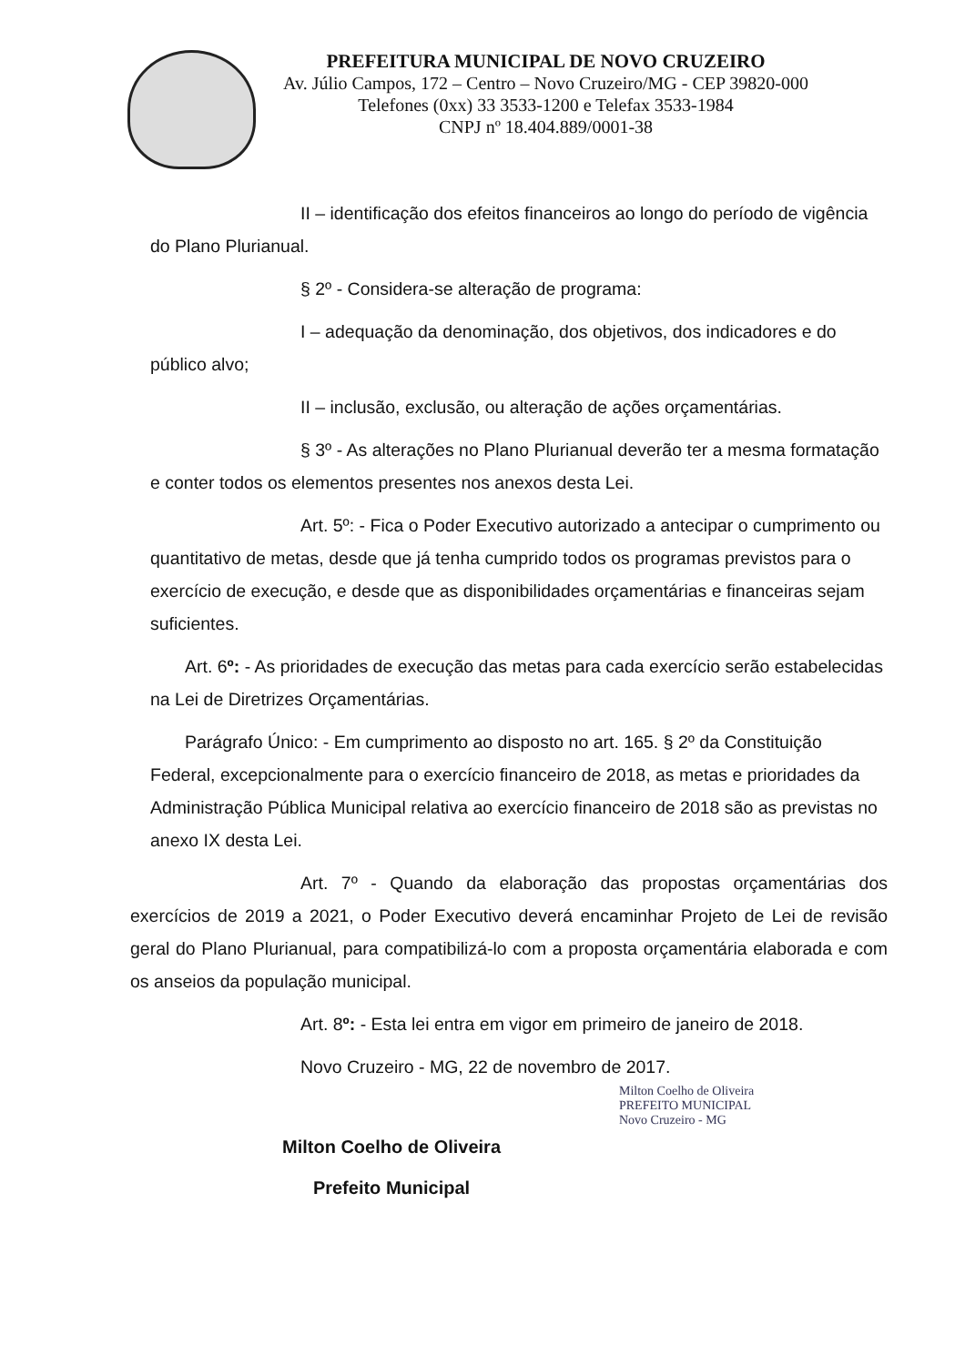PREFEITURA MUNICIPAL DE NOVO CRUZEIRO
Av. Júlio Campos, 172 – Centro – Novo Cruzeiro/MG - CEP 39820-000
Telefones (0xx) 33 3533-1200 e Telefax 3533-1984
CNPJ nº 18.404.889/0001-38
II – identificação dos efeitos financeiros ao longo do período de vigência do Plano Plurianual.
§ 2º - Considera-se alteração de programa:
I – adequação da denominação, dos objetivos, dos indicadores e do público alvo;
II – inclusão, exclusão, ou alteração de ações orçamentárias.
§ 3º - As alterações no Plano Plurianual deverão ter a mesma formatação e conter todos os elementos presentes nos anexos desta Lei.
Art. 5º: - Fica o Poder Executivo autorizado a antecipar o cumprimento ou quantitativo de metas, desde que já tenha cumprido todos os programas previstos para o exercício de execução, e desde que as disponibilidades orçamentárias e financeiras sejam suficientes.
Art. 6º: - As prioridades de execução das metas para cada exercício serão estabelecidas na Lei de Diretrizes Orçamentárias.
Parágrafo Único: - Em cumprimento ao disposto no art. 165. § 2º da Constituição Federal, excepcionalmente para o exercício financeiro de 2018, as metas e prioridades da Administração Pública Municipal relativa ao exercício financeiro de 2018 são as previstas no anexo IX desta Lei.
Art. 7º - Quando da elaboração das propostas orçamentárias dos exercícios de 2019 a 2021, o Poder Executivo deverá encaminhar Projeto de Lei de revisão geral do Plano Plurianual, para compatibilizá-lo com a proposta orçamentária elaborada e com os anseios da população municipal.
Art. 8º: - Esta lei entra em vigor em primeiro de janeiro de 2018.
Novo Cruzeiro - MG, 22 de novembro de 2017.
Milton Coelho de Oliveira
PREFEITO MUNICIPAL
Novo Cruzeiro - MG
Milton Coelho de Oliveira
Prefeito Municipal